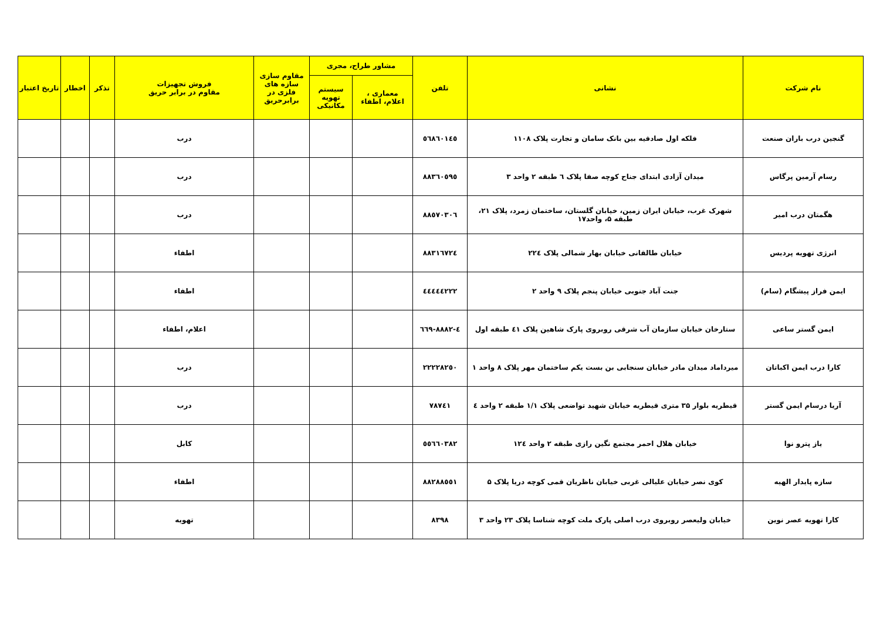| نام شرکت | نشانی | تلفن | مشاور طراح، مجری | | مقاوم سازی سازه های فلزی در برابرحریق | فروش تجهیزات مقاوم در برابر حریق | تذکر | اخطار | تاریخ اعتبار |
| --- | --- | --- | --- | --- | --- | --- | --- | --- | --- |
| | | | معماری ، اعلام، اطفاء | سیستم تهویه مکانیکی | | | | | |
| گنجین درب باران صنعت | فلکه اول صادقیه بین بانک سامان و تجارت پلاک ۱۱۰۸ | ٥٦٨٦٠١٤٥ | | | | درب | | | |
| رسام آرمین پرگاس | میدان آزادی ابتدای جناح کوچه صفا پلاک ٦ طبقه ۲ واحد ۳ | ٨٨٣٦٠٥٩٥ | | | | درب | | | |
| هگمتان درب امیر | شهرک غرب، خیابان ایران زمین، خیابان گلستان، ساختمان زمرد، پلاک ۲۱، طبقه ۵، واحد۱۷ | ٨٨٥٧٠٣٠٦ | | | | درب | | | |
| انرژی تهویه پردیس | خیابان طالقانی خیابان بهار شمالی پلاک ۲۲٤ | ٨٨٣١٦٧٢٤ | | | | اطفاء | | | |
| ایمن فراز پیشگام (سام) | جنت آباد جنوبی خیابان پنجم پلاک ۹ واحد ۲ | ٤٤٤٤٤٢٢٢ | | | | اطفاء | | | |
| ایمن گستر ساعی | ستارخان خیابان سازمان آب شرقی روبروی پارک شاهین پلاک ٤١ طبقه اول | ٤-٨٨٨٢-٦٦٩ | | | | اعلام، اطفاء | | | |
| کارا درب ایمن اکباتان | میرداماد میدان مادر خیابان سنجابی بن بست یکم ساختمان مهر پلاک ۸ واحد ۱ | ٢٢٢٢٨٢٥٠ | | | | درب | | | |
| آریا درسام ایمن گستر | قیطریه بلوار ۳۵ متری قیطریه خیابان شهید تواضعی پلاک ۱/۱ طبقه ۲ واحد ٤ | ٧٨٧٤١ | | | | درب | | | |
| یاز پترو نوا | خیابان هلال احمر مجتمع نگین رازی طبقه ۲ واحد ۱۲٤ | ٥٥٦٦٠٣٨٢ | | | | کابل | | | |
| سازه پایدار الهیه | کوی نصر خیابان علیالی غربی خیابان ناظریان قمی کوچه دریا پلاک ۵ | ٨٨٢٨٨٥٥١ | | | | اطفاء | | | |
| کارا تهویه عصر نوین | خیابان ولیعصر روبروی درب اصلی پارک ملت کوچه شناسا پلاک ۲۳ واحد ۳ | ٨٣٩٨ | | | | تهویه | | | |